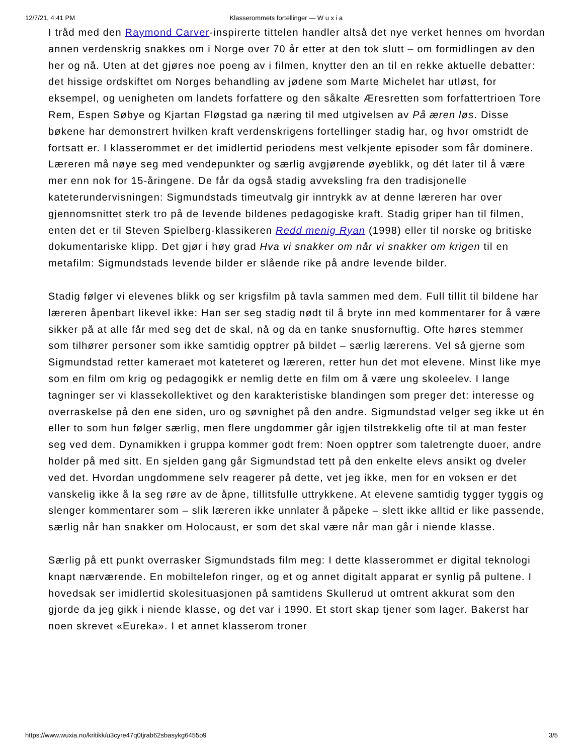12/7/21, 4:41 PM Klasserommets fortellinger — W u x i a
I tråd med den Raymond Carver-inspirerte tittelen handler altså det nye verket hennes om hvordan annen verdenskrig snakkes om i Norge over 70 år etter at den tok slutt – om formidlingen av den her og nå. Uten at det gjøres noe poeng av i filmen, knytter den an til en rekke aktuelle debatter: det hissige ordskiftet om Norges behandling av jødene som Marte Michelet har utløst, for eksempel, og uenigheten om landets forfattere og den såkalte Æresretten som forfattertrioen Tore Rem, Espen Søbye og Kjartan Fløgstad ga næring til med utgivelsen av På æren løs. Disse bøkene har demonstrert hvilken kraft verdenskrigens fortellinger stadig har, og hvor omstridt de fortsatt er. I klasserommet er det imidlertid periodens mest velkjente episoder som får dominere. Læreren må nøye seg med vendepunkter og særlig avgjørende øyeblikk, og dét later til å være mer enn nok for 15-åringene. De får da også stadig avveksling fra den tradisjonelle kateterundervisningen: Sigmundstads timeutvalg gir inntrykk av at denne læreren har over gjennomsnittet sterk tro på de levende bildenes pedagogiske kraft. Stadig griper han til filmen, enten det er til Steven Spielberg-klassikeren Redd menig Ryan (1998) eller til norske og britiske dokumentariske klipp. Det gjør i høy grad Hva vi snakker om når vi snakker om krigen til en metafilm: Sigmundstads levende bilder er slående rike på andre levende bilder.
Stadig følger vi elevenes blikk og ser krigsfilm på tavla sammen med dem. Full tillit til bildene har læreren åpenbart likevel ikke: Han ser seg stadig nødt til å bryte inn med kommentarer for å være sikker på at alle får med seg det de skal, nå og da en tanke snusfornuftig. Ofte høres stemmer som tilhører personer som ikke samtidig opptrer på bildet – særlig lærerens. Vel så gjerne som Sigmundstad retter kameraet mot kateteret og læreren, retter hun det mot elevene. Minst like mye som en film om krig og pedagogikk er nemlig dette en film om å være ung skoleelev. I lange tagninger ser vi klassekollektivet og den karakteristiske blandingen som preger det: interesse og overraskelse på den ene siden, uro og søvnighet på den andre. Sigmundstad velger seg ikke ut én eller to som hun følger særlig, men flere ungdommer går igjen tilstrekkelig ofte til at man fester seg ved dem. Dynamikken i gruppa kommer godt frem: Noen opptrer som taletrengte duoer, andre holder på med sitt. En sjelden gang går Sigmundstad tett på den enkelte elevs ansikt og dveler ved det. Hvordan ungdommene selv reagerer på dette, vet jeg ikke, men for en voksen er det vanskelig ikke å la seg røre av de åpne, tillitsfulle uttrykkene. At elevene samtidig tygger tyggis og slenger kommentarer som – slik læreren ikke unnlater å påpeke – slett ikke alltid er like passende, særlig når han snakker om Holocaust, er som det skal være når man går i niende klasse.
Særlig på ett punkt overrasker Sigmundstads film meg: I dette klasserommet er digital teknologi knapt nærværende. En mobiltelefon ringer, og et og annet digitalt apparat er synlig på pultene. I hovedsak ser imidlertid skolesituasjonen på samtidens Skullerud ut omtrent akkurat som den gjorde da jeg gikk i niende klasse, og det var i 1990. Et stort skap tjener som lager. Bakerst har noen skrevet «Eureka». I et annet klasserom troner
https://www.wuxia.no/kritikk/u3cyre47q0tjrab62sbasykg6455o9 3/5